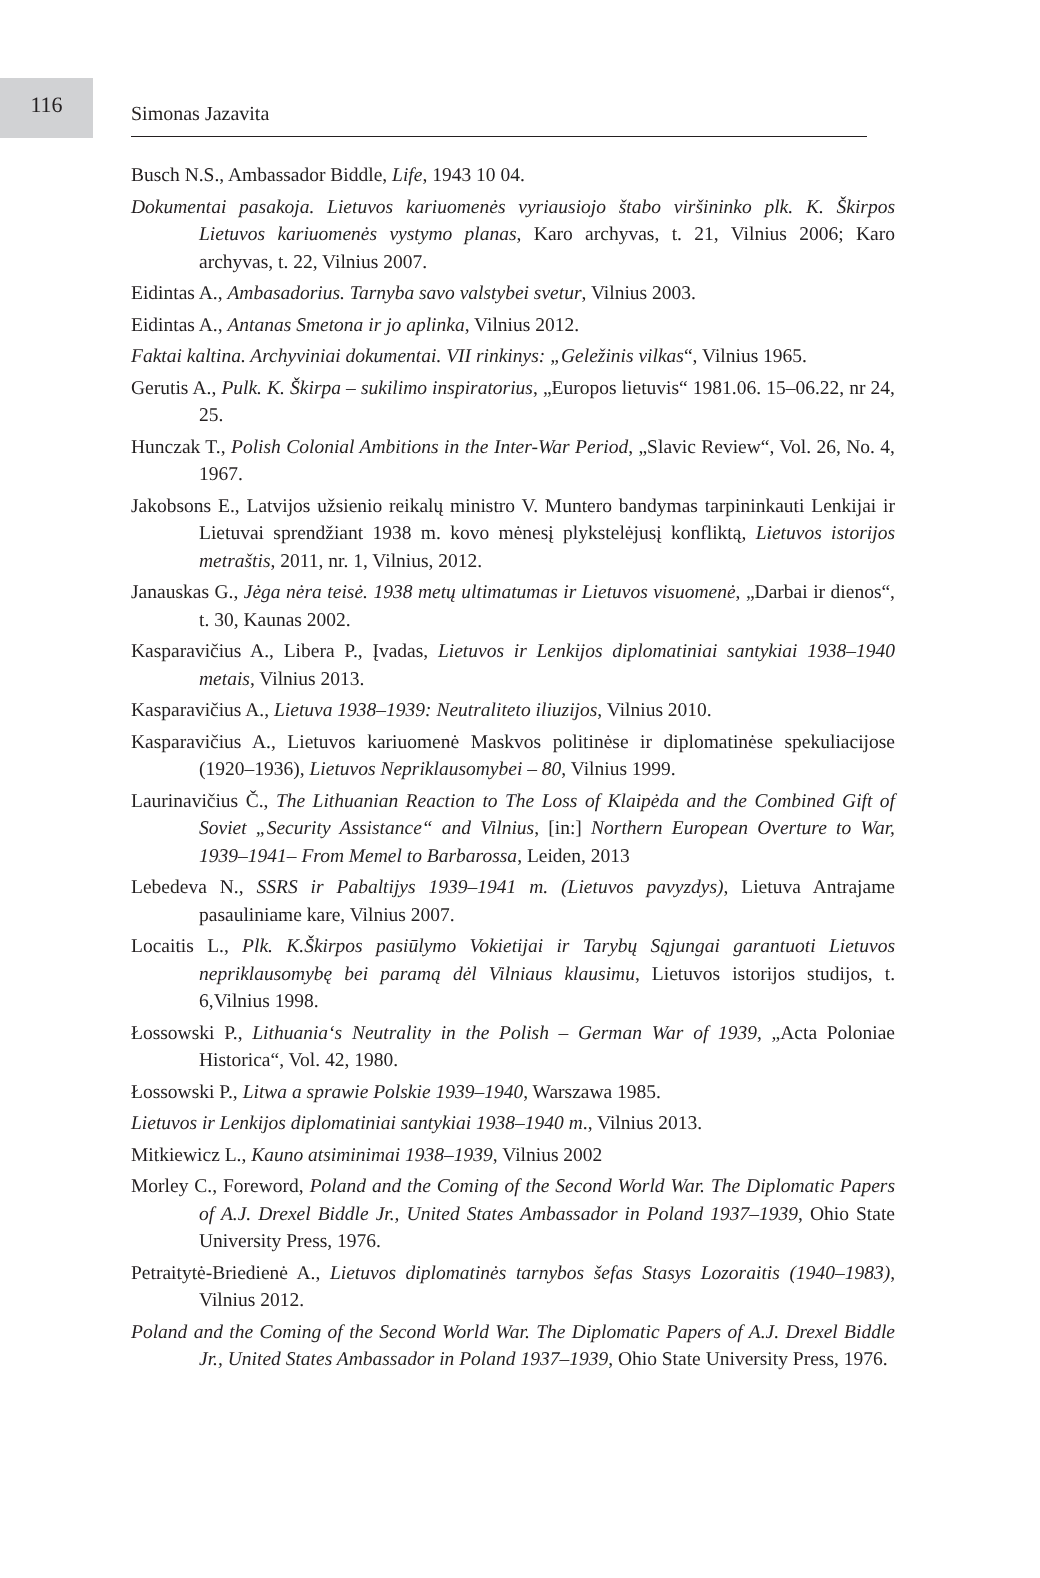116
Simonas Jazavita
Busch N.S., Ambassador Biddle, Life, 1943 10 04.
Dokumentai pasakoja. Lietuvos kariuomenės vyriausiojo štabo viršininko plk. K. Škirpos Lietuvos kariuomenės vystymo planas, Karo archyvas, t. 21, Vilnius 2006; Karo archyvas, t. 22, Vilnius 2007.
Eidintas A., Ambasadorius. Tarnyba savo valstybei svetur, Vilnius 2003.
Eidintas A., Antanas Smetona ir jo aplinka, Vilnius 2012.
Faktai kaltina. Archyviniai dokumentai. VII rinkinys: „Geležinis vilkas“, Vilnius 1965.
Gerutis A., Pulk. K. Škirpa – sukilimo inspiratorius, „Europos lietuvis“ 1981.06. 15–06.22, nr 24, 25.
Hunczak T., Polish Colonial Ambitions in the Inter-War Period, „Slavic Review“, Vol. 26, No. 4, 1967.
Jakobsons E., Latvijos užsienio reikalų ministro V. Muntero bandymas tarpininkauti Lenkijai ir Lietuvai sprendžiant 1938 m. kovo mėnesį plykstelėjusį konfliktą, Lietuvos istorijos metraštis, 2011, nr. 1, Vilnius, 2012.
Janauskas G., Jėga nėra teisė. 1938 metų ultimatumas ir Lietuvos visuomenė, „Darbai ir dienos“, t. 30, Kaunas 2002.
Kasparavičius A., Libera P., Įvadas, Lietuvos ir Lenkijos diplomatiniai santykiai 1938–1940 metais, Vilnius 2013.
Kasparavičius A., Lietuva 1938–1939: Neutraliteto iliuzijos, Vilnius 2010.
Kasparavičius A., Lietuvos kariuomenė Maskvos politinėse ir diplomatinėse spekuliacijose (1920–1936), Lietuvos Nepriklausomybei – 80, Vilnius 1999.
Laurinavičius Č., The Lithuanian Reaction to The Loss of Klaipėda and the Combined Gift of Soviet „Security Assistance“ and Vilnius, [in:] Northern European Overture to War, 1939–1941– From Memel to Barbarossa, Leiden, 2013
Lebedeva N., SSRS ir Pabaltijys 1939–1941 m. (Lietuvos pavyzdys), Lietuva Antrajame pasauliniame kare, Vilnius 2007.
Locaitis L., Plk. K.Škirpos pasiūlymo Vokietijai ir Tarybų Sąjungai garantuoti Lietuvos nepriklausomybę bei paramą dėl Vilniaus klausimu, Lietuvos istorijos studijos, t. 6,Vilnius 1998.
Łossowski P., Lithuania‘s Neutrality in the Polish – German War of 1939, „Acta Poloniae Historica“, Vol. 42, 1980.
Łossowski P., Litwa a sprawie Polskie 1939–1940, Warszawa 1985.
Lietuvos ir Lenkijos diplomatiniai santykiai 1938–1940 m., Vilnius 2013.
Mitkiewicz L., Kauno atsiminimai 1938–1939, Vilnius 2002
Morley C., Foreword, Poland and the Coming of the Second World War. The Diplomatic Papers of A.J. Drexel Biddle Jr., United States Ambassador in Poland 1937–1939, Ohio State University Press, 1976.
Petraitytė-Briedienė A., Lietuvos diplomatinės tarnybos šefas Stasys Lozoraitis (1940–1983), Vilnius 2012.
Poland and the Coming of the Second World War. The Diplomatic Papers of A.J. Drexel Biddle Jr., United States Ambassador in Poland 1937–1939, Ohio State University Press, 1976.